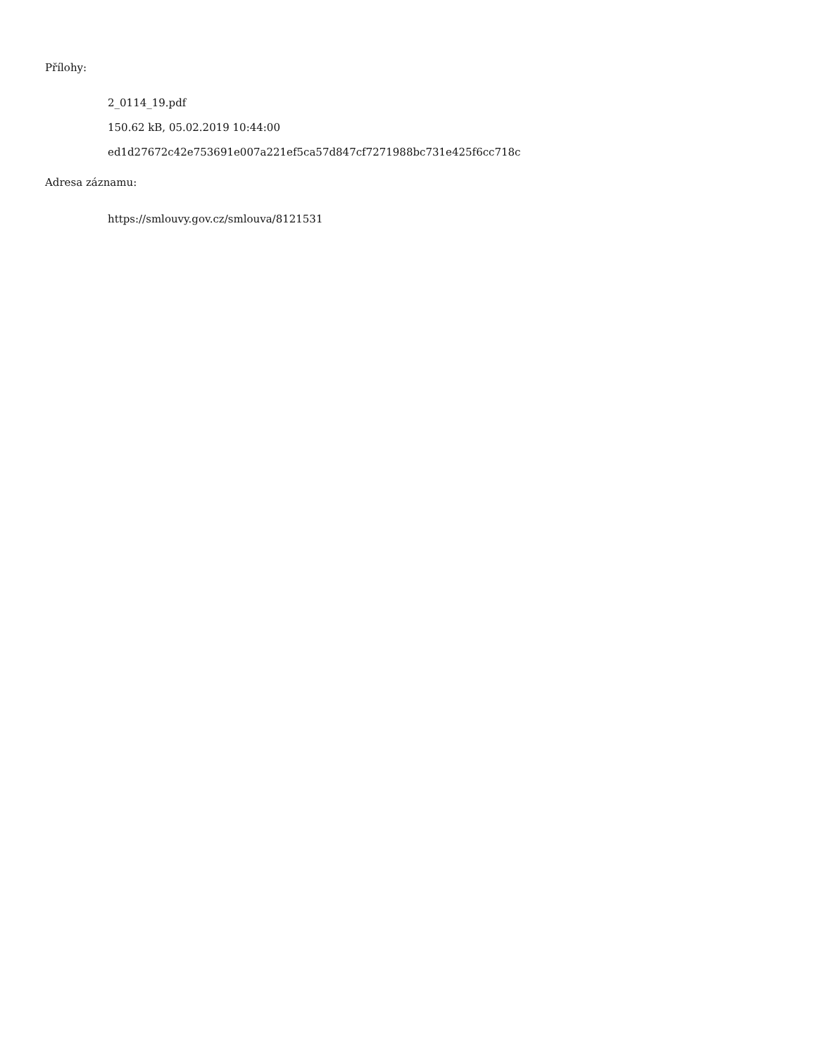Přílohy:
2_0114_19.pdf
150.62 kB, 05.02.2019 10:44:00
ed1d27672c42e753691e007a221ef5ca57d847cf7271988bc731e425f6cc718c
Adresa záznamu:
https://smlouvy.gov.cz/smlouva/8121531